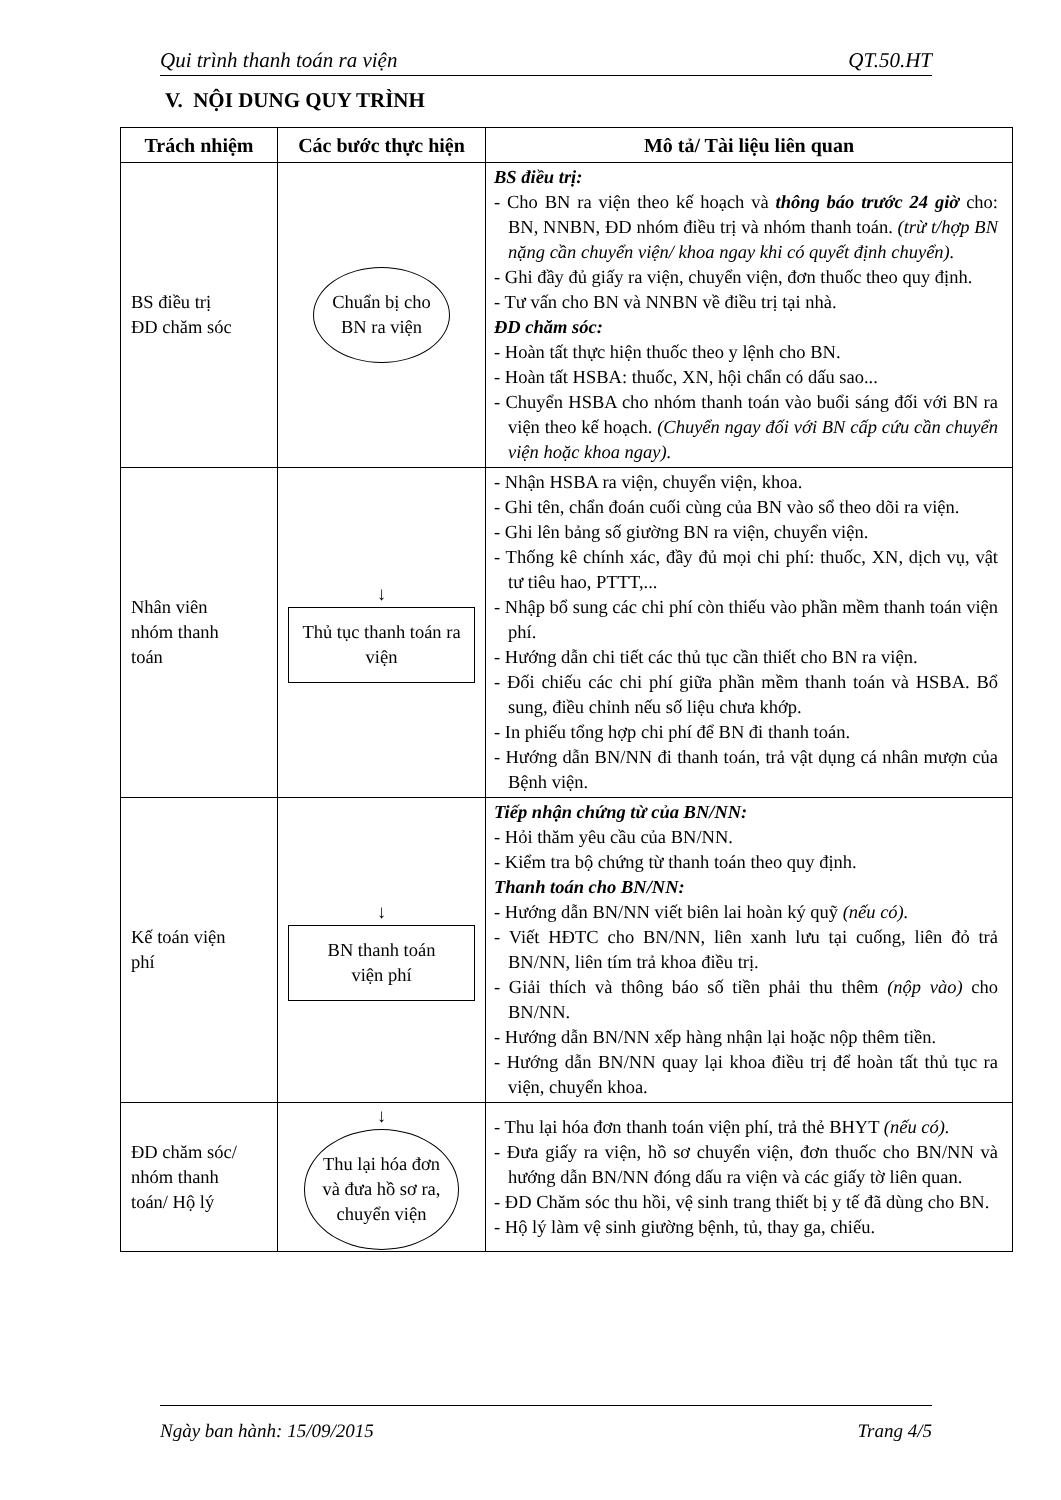Qui trình thanh toán ra viện QT.50.HT
V. NỘI DUNG QUY TRÌNH
| Trách nhiệm | Các bước thực hiện | Mô tả/ Tài liệu liên quan |
| --- | --- | --- |
| BS điều trị ĐD chăm sóc | Chuẩn bị cho BN ra viện | BS điều trị: - Cho BN ra viện theo kế hoạch và thông báo trước 24 giờ cho: BN, NNBN, ĐD nhóm điều trị và nhóm thanh toán. (trừ t/hợp BN nặng cần chuyển viện/ khoa ngay khi có quyết định chuyển). - Ghi đầy đủ giấy ra viện, chuyển viện, đơn thuốc theo quy định. - Tư vấn cho BN và NNBN về điều trị tại nhà. ĐD chăm sóc: - Hoàn tất thực hiện thuốc theo y lệnh cho BN. - Hoàn tất HSBA: thuốc, XN, hội chẩn có dấu sao... - Chuyển HSBA cho nhóm thanh toán vào buổi sáng đối với BN ra viện theo kế hoạch. (Chuyển ngay đối với BN cấp cứu cần chuyển viện hoặc khoa ngay). |
| Nhân viên nhóm thanh toán | ↓ Thủ tục thanh toán ra viện | - Nhận HSBA ra viện, chuyển viện, khoa. - Ghi tên, chẩn đoán cuối cùng của BN vào sổ theo dõi ra viện. - Ghi lên bảng số giường BN ra viện, chuyển viện. - Thống kê chính xác, đầy đủ mọi chi phí: thuốc, XN, dịch vụ, vật tư tiêu hao, PTTT,... - Nhập bổ sung các chi phí còn thiếu vào phần mềm thanh toán viện phí. - Hướng dẫn chi tiết các thủ tục cần thiết cho BN ra viện. - Đối chiếu các chi phí giữa phần mềm thanh toán và HSBA. Bổ sung, điều chỉnh nếu số liệu chưa khớp. - In phiếu tổng hợp chi phí để BN đi thanh toán. - Hướng dẫn BN/NN đi thanh toán, trả vật dụng cá nhân mượn của Bệnh viện. |
| Kế toán viện phí | ↓ BN thanh toán viện phí | Tiếp nhận chứng từ của BN/NN: - Hỏi thăm yêu cầu của BN/NN. - Kiểm tra bộ chứng từ thanh toán theo quy định. Thanh toán cho BN/NN: - Hướng dẫn BN/NN viết biên lai hoàn ký quỹ (nếu có). - Viết HĐTC cho BN/NN, liên xanh lưu tại cuống, liên đỏ trả BN/NN, liên tím trả khoa điều trị. - Giải thích và thông báo số tiền phải thu thêm (nộp vào) cho BN/NN. - Hướng dẫn BN/NN xếp hàng nhận lại hoặc nộp thêm tiền. - Hướng dẫn BN/NN quay lại khoa điều trị để hoàn tất thủ tục ra viện, chuyển khoa. |
| ĐD chăm sóc/ nhóm thanh toán/ Hộ lý | ↓ Thu lại hóa đơn và đưa hồ sơ ra, chuyển viện | - Thu lại hóa đơn thanh toán viện phí, trả thẻ BHYT (nếu có). - Đưa giấy ra viện, hồ sơ chuyển viện, đơn thuốc cho BN/NN và hướng dẫn BN/NN đóng dấu ra viện và các giấy tờ liên quan. - ĐD Chăm sóc thu hồi, vệ sinh trang thiết bị y tế đã dùng cho BN. - Hộ lý làm vệ sinh giường bệnh, tủ, thay ga, chiếu. |
Ngày ban hành: 15/09/2015 Trang 4/5